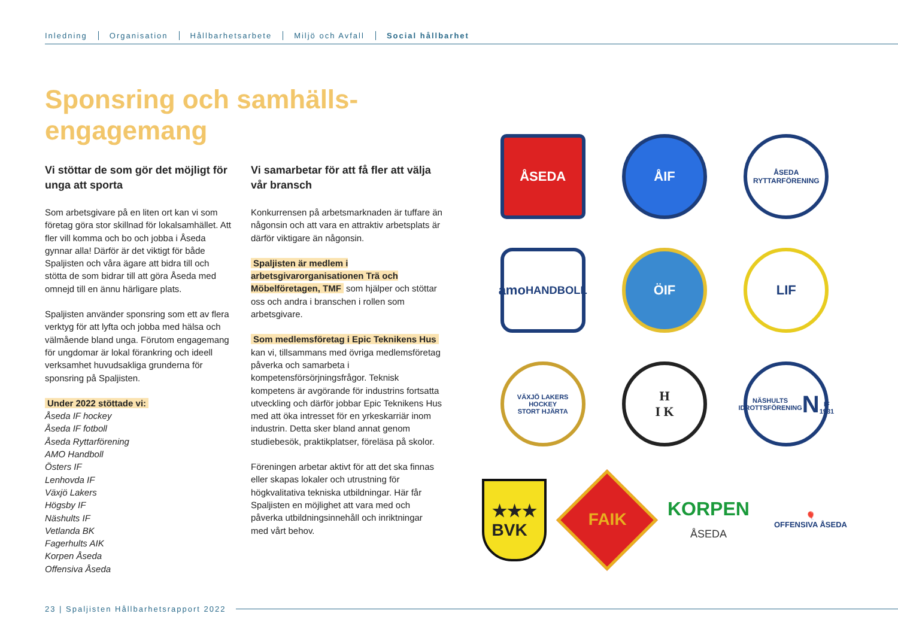Inledning Organisation Hållbarhetsarbete Miljö och Avfall Social hållbarhet
Sponsring och samhälls-
engagemang
Vi stöttar de som gör det möjligt för unga att sporta
Som arbetsgivare på en liten ort kan vi som företag göra stor skillnad för lokalsamhället. Att fler vill komma och bo och jobba i Åseda gynnar alla! Därför är det viktigt för både Spaljisten och våra ägare att bidra till och stötta de som bidrar till att göra Åseda med omnejd till en ännu härligare plats.
Spaljisten använder sponsring som ett av flera verktyg för att lyfta och jobba med hälsa och välmående bland unga. Förutom engagemang för ungdomar är lokal förankring och ideell verksamhet huvudsakliga grunderna för sponsring på Spaljisten.
Under 2022 stöttade vi:
Åseda IF hockey
Åseda IF fotboll
Åseda Ryttarförening
AMO Handboll
Östers IF
Lenhovda IF
Växjö Lakers
Högsby IF
Näshults IF
Vetlanda BK
Fagerhults AIK
Korpen Åseda
Offensiva Åseda
Vi samarbetar för att få fler att välja vår bransch
Konkurrensen på arbetsmarknaden är tuffare än någonsin och att vara en attraktiv arbetsplats är därför viktigare än någonsin.
Spaljisten är medlem i arbetsgivarorganisationen Trä och Möbelföretagen, TMF som hjälper och stöttar oss och andra i branschen i rollen som arbetsgivare.
Som medlemsföretag i Epic Teknikens Hus kan vi, tillsammans med övriga medlemsföretag påverka och samarbeta i kompetensförsörjningsfrågor. Teknisk kompetens är avgörande för industrins fortsatta utveckling och därför jobbar Epic Teknikens Hus med att öka intresset för en yrkeskarriär inom industrin. Detta sker bland annat genom studiebesök, praktikplatser, föreläsa på skolor.
Föreningen arbetar aktivt för att det ska finnas eller skapas lokaler och utrustning för högkvalitativa tekniska utbildningar. Här får Spaljisten en möjlighet att vara med och påverka utbildningsinnehåll och inriktningar med vårt behov.
ÅSEDA
ÅIF
ÅSEDA RYTTARFÖRENING
amo
HANDBOLL
ÖIF
LIF
VÄXJÖ LAKERS HOCKEY
STORT HJÄRTA
H
I K
NÄSHULTS IDROTTSFÖRENING
N
IF 1931
★★★
BVK
FAIK
KORPEN
ÅSEDA
🎈
OFFENSIVA ÅSEDA
23 | Spaljisten Hållbarhetsrapport 2022